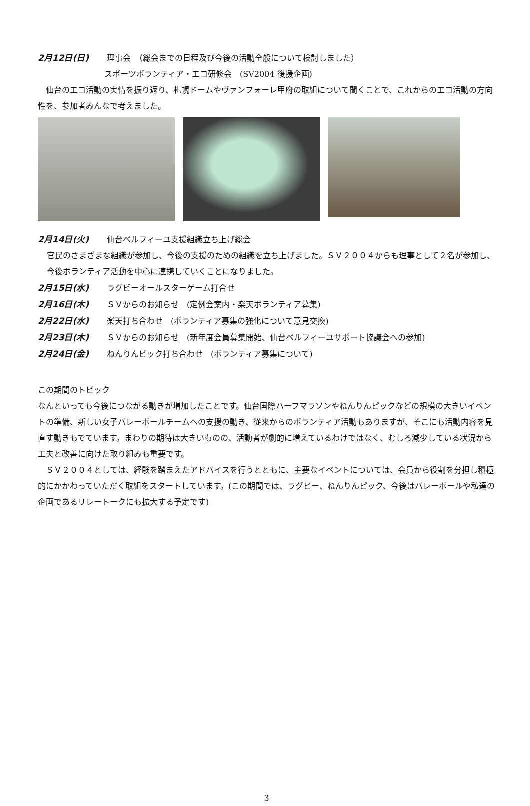2月12日(日) 理事会　（総会までの日程及び今後の活動全般について検討しました）
スポーツボランティア・エコ研修会　(SV2004 後援企画)
　仙台のエコ活動の実情を振り返り、札幌ドームやヴァンフォーレ甲府の取組について聞くことで、これからのエコ活動の方向性を、参加者みんなで考えました。
2月14日(火) 仙台ベルフィーユ支援組織立ち上げ総会
官民のさまざまな組織が参加し、今後の支援のための組織を立ち上げました。ＳＶ２００４からも理事として２名が参加し、今後ボランティア活動を中心に連携していくことになりました。
2月15日(水) ラグビーオールスターゲーム打合せ
2月16日(木) ＳＶからのお知らせ　(定例会案内・楽天ボランティア募集)
2月22日(水) 楽天打ち合わせ　(ボランティア募集の強化について意見交換)
2月23日(木) ＳＶからのお知らせ　(新年度会員募集開始、仙台ベルフィーユサポート協議会への参加)
2月24日(金) ねんりんピック打ち合わせ　(ボランティア募集について)
この期間のトピック
なんといっても今後につながる動きが増加したことです。仙台国際ハーフマラソンやねんりんピックなどの規模の大きいイベントの準備、新しい女子バレーボールチームへの支援の動き、従来からのボランティア活動もありますが、そこにも活動内容を見直す動きもでています。まわりの期待は大きいものの、活動者が劇的に増えているわけではなく、むしろ減少している状況から工夫と改善に向けた取り組みも重要です。
　ＳＶ２００４としては、経験を踏まえたアドバイスを行うとともに、主要なイベントについては、会員から役割を分担し積極的にかかわっていただく取組をスタートしています。(この期間では、ラグビー、ねんりんピック、今後はバレーボールや私達の企画であるリレートークにも拡大する予定です)
3